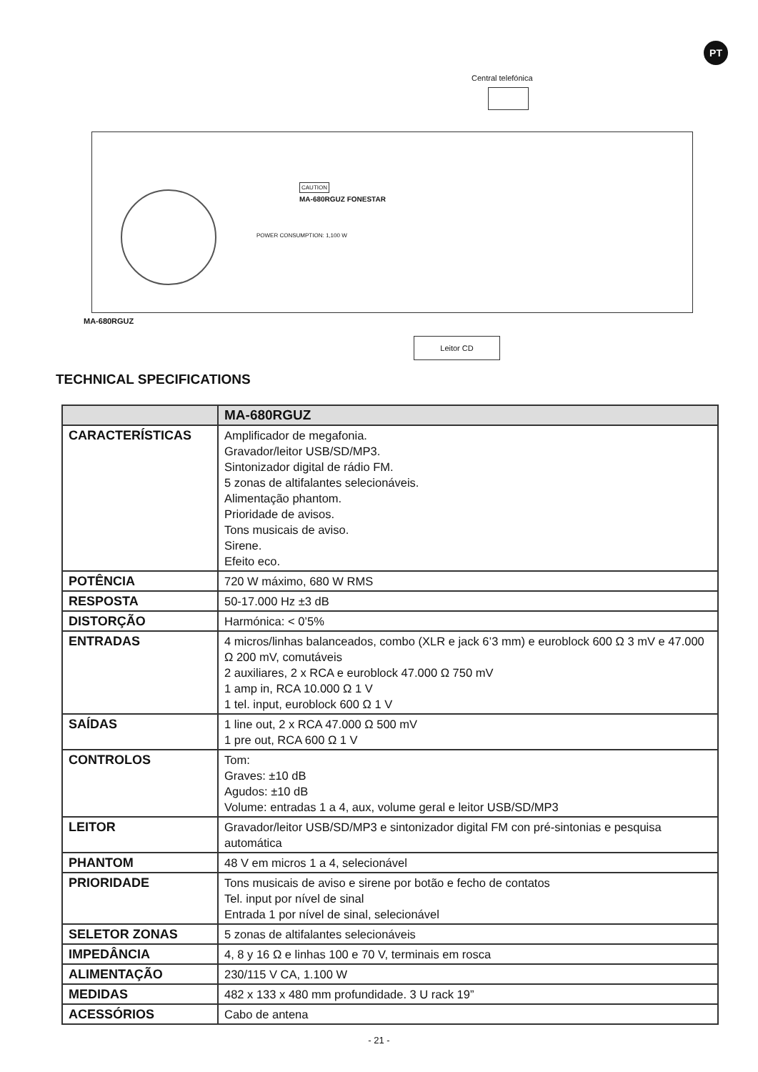PT
Central telefónica
CAUTION
MA-680RGUZ FONESTAR
POWER CONSUMPTION: 1,100 W
MA-680RGUZ
Leitor CD
TECHNICAL SPECIFICATIONS
| | MA-680RGUZ |
| --- | --- |
| CARACTERÍSTICAS | Amplificador de megafonia. Gravador/leitor USB/SD/MP3. Sintonizador digital de rádio FM. 5 zonas de altifalantes selecionáveis. Alimentação phantom. Prioridade de avisos. Tons musicais de aviso. Sirene. Efeito eco. |
| POTÊNCIA | 720 W máximo, 680 W RMS |
| RESPOSTA | 50-17.000 Hz ±3 dB |
| DISTORÇÃO | Harmónica: < 0’5% |
| ENTRADAS | 4 micros/linhas balanceados, combo (XLR e jack 6’3 mm) e euroblock 600 Ω 3 mV e 47.000 Ω 200 mV, comutáveis 2 auxiliares, 2 x RCA e euroblock 47.000 Ω 750 mV 1 amp in, RCA 10.000 Ω 1 V 1 tel. input, euroblock 600 Ω 1 V |
| SAÍDAS | 1 line out, 2 x RCA 47.000 Ω 500 mV 1 pre out, RCA 600 Ω 1 V |
| CONTROLOS | Tom: Graves: ±10 dB Agudos: ±10 dB Volume: entradas 1 a 4, aux, volume geral e leitor USB/SD/MP3 |
| LEITOR | Gravador/leitor USB/SD/MP3 e sintonizador digital FM con pré-sintonias e pesquisa automática |
| PHANTOM | 48 V em micros 1 a 4, selecionável |
| PRIORIDADE | Tons musicais de aviso e sirene por botão e fecho de contatos Tel. input por nível de sinal Entrada 1 por nível de sinal, selecionável |
| SELETOR ZONAS | 5 zonas de altifalantes selecionáveis |
| IMPEDÂNCIA | 4, 8 y 16 Ω e linhas 100 e 70 V, terminais em rosca |
| ALIMENTAÇÃO | 230/115 V CA, 1.100 W |
| MEDIDAS | 482 x 133 x 480 mm profundidade. 3 U rack 19” |
| ACESSÓRIOS | Cabo de antena |
- 21 -